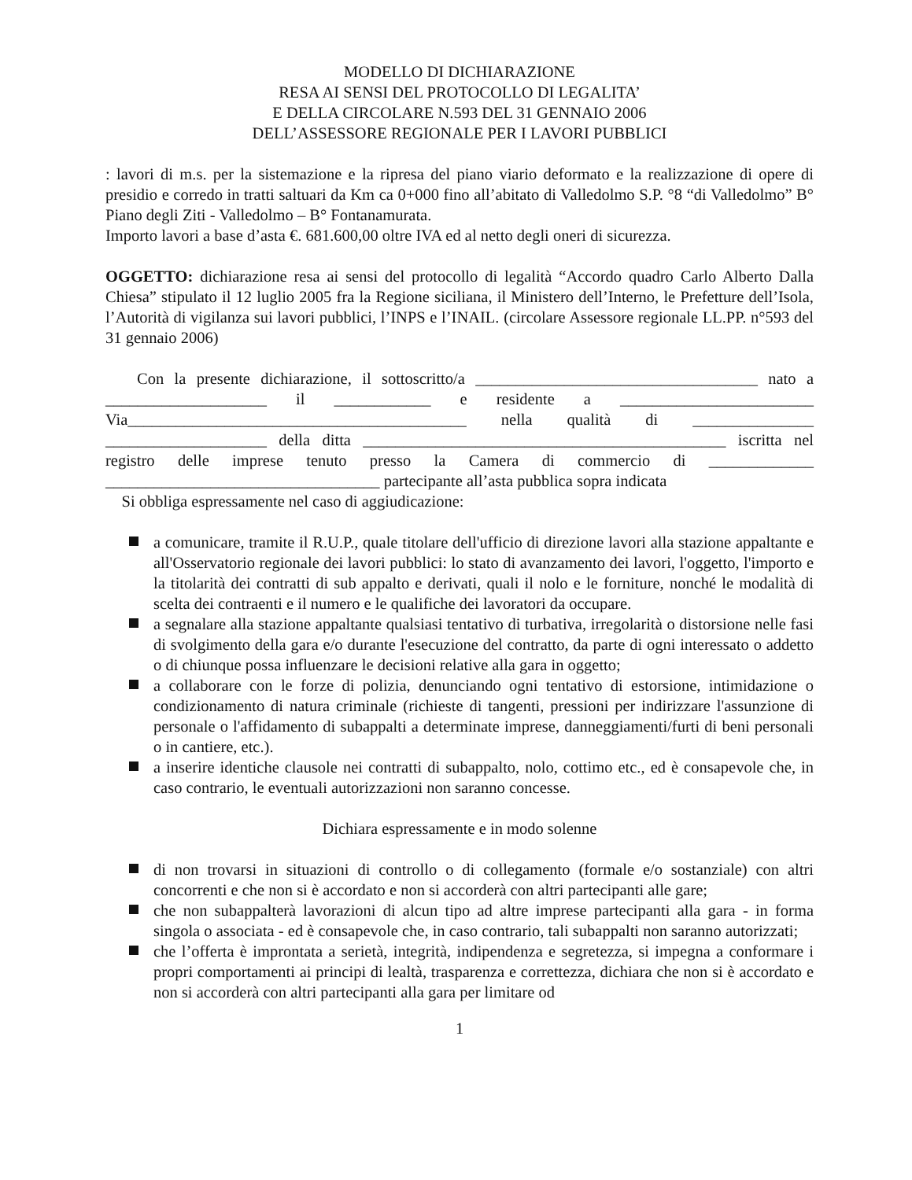MODELLO DI DICHIARAZIONE
RESA AI SENSI DEL PROTOCOLLO DI LEGALITA’
E DELLA CIRCOLARE N.593 DEL 31 GENNAIO 2006
DELL’ASSESSORE REGIONALE PER I LAVORI PUBBLICI
: lavori di m.s. per la sistemazione e la ripresa del piano viario deformato e la realizzazione di opere di presidio e corredo in tratti saltuari da Km ca 0+000 fino all’abitato di Valledolmo S.P. °8 “di Valledolmo” B° Piano degli Ziti - Valledolmo – B° Fontanamurata.
Importo lavori a base d’asta €. 681.600,00 oltre IVA ed al netto degli oneri di sicurezza.
OGGETTO: dichiarazione resa ai sensi del protocollo di legalità “Accordo quadro Carlo Alberto Dalla Chiesa” stipulato il 12 luglio 2005 fra la Regione siciliana, il Ministero dell’Interno, le Prefetture dell’Isola, l’Autorità di vigilanza sui lavori pubblici, l’INPS e l’INAIL. (circolare Assessore regionale LL.PP. n°593 del 31 gennaio 2006)
Con la presente dichiarazione, il sottoscritto/a ___________________________________ nato a ____________________ il ____________ e residente a ________________________ Via__________________________________________ nella qualità di _______________ ____________________ della ditta _____________________________________________ iscritta nel registro delle imprese tenuto presso la Camera di commercio di _____________ __________________________________ partecipante all’asta pubblica sopra indicata
Si obbliga espressamente nel caso di aggiudicazione:
a comunicare, tramite il R.U.P., quale titolare dell'ufficio di direzione lavori alla stazione appaltante e all'Osservatorio regionale dei lavori pubblici: lo stato di avanzamento dei lavori, l'oggetto, l'importo e la titolarità dei contratti di sub appalto e derivati, quali il nolo e le forniture, nonché le modalità di scelta dei contraenti e il numero e le qualifiche dei lavoratori da occupare.
a segnalare alla stazione appaltante qualsiasi tentativo di turbativa, irregolarità o distorsione nelle fasi di svolgimento della gara e/o durante l'esecuzione del contratto, da parte di ogni interessato o addetto o di chiunque possa influenzare le decisioni relative alla gara in oggetto;
a collaborare con le forze di polizia, denunciando ogni tentativo di estorsione, intimidazione o condizionamento di natura criminale (richieste di tangenti, pressioni per indirizzare l'assunzione di personale o l'affidamento di subappalti a determinate imprese, danneggiamenti/furti di beni personali o in cantiere, etc.).
a inserire identiche clausole nei contratti di subappalto, nolo, cottimo etc., ed è consapevole che, in caso contrario, le eventuali autorizzazioni non saranno concesse.
Dichiara espressamente e in modo solenne
di non trovarsi in situazioni di controllo o di collegamento (formale e/o sostanziale) con altri concorrenti e che non si è accordato e non si accorderà con altri partecipanti alle gare;
che non subappalterà lavorazioni di alcun tipo ad altre imprese partecipanti alla gara - in forma singola o associata - ed è consapevole che, in caso contrario, tali subappalti non saranno autorizzati;
che l’offerta è improntata a serietà, integrità, indipendenza e segretezza, si impegna a conformare i propri comportamenti ai principi di lealtà, trasparenza e correttezza, dichiara che non si è accordato e non si accorderà con altri partecipanti alla gara per limitare od
1